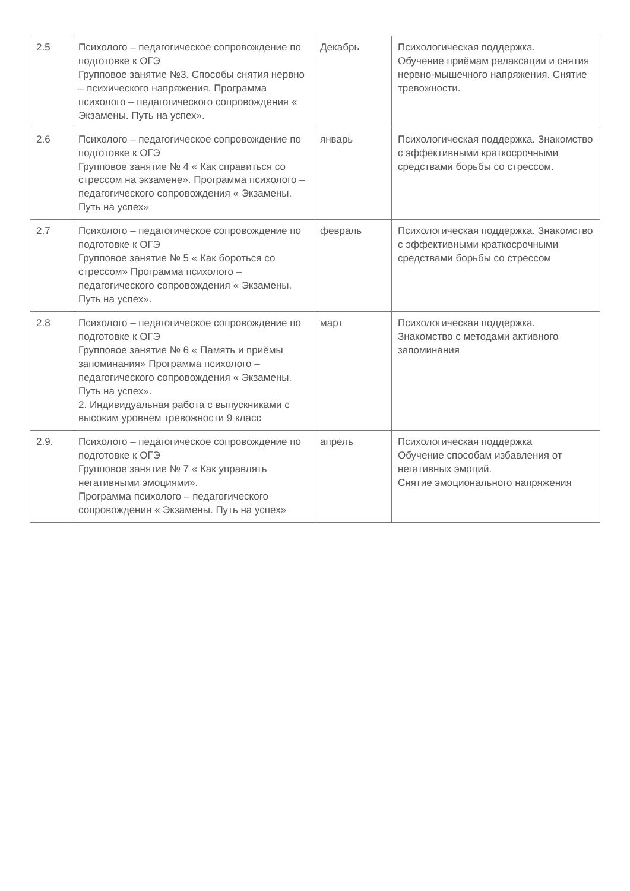| 2.5 | Психолого – педагогическое сопровождение по подготовке к ОГЭ Групповое занятие №3. Способы снятия нервно – психического напряжения. Программа психолого – педагогического сопровождения « Экзамены. Путь на успех». | Декабрь | Психологическая поддержка. Обучение приёмам релаксации и снятия нервно-мышечного напряжения. Снятие тревожности. |
| 2.6 | Психолого – педагогическое сопровождение по подготовке к ОГЭ Групповое занятие № 4 « Как справиться со стрессом на экзамене». Программа психолого – педагогического сопровождения « Экзамены. Путь на успех» | январь | Психологическая поддержка. Знакомство с эффективными краткосрочными средствами борьбы со стрессом. |
| 2.7 | Психолого – педагогическое сопровождение по подготовке к ОГЭ Групповое занятие № 5 « Как бороться со стрессом» Программа психолого – педагогического сопровождения « Экзамены. Путь на успех». | февраль | Психологическая поддержка. Знакомство с эффективными краткосрочными средствами борьбы со стрессом |
| 2.8 | Психолого – педагогическое сопровождение по подготовке к ОГЭ Групповое занятие № 6 « Память и приёмы запоминания» Программа психолого – педагогического сопровождения « Экзамены. Путь на успех». 2. Индивидуальная работа с выпускниками с высоким уровнем тревожности 9 класс | март | Психологическая поддержка. Знакомство с методами активного запоминания |
| 2.9. | Психолого – педагогическое сопровождение по подготовке к ОГЭ Групповое занятие № 7 « Как управлять негативными эмоциями». Программа психолого – педагогического сопровождения « Экзамены. Путь на успех» | апрель | Психологическая поддержка Обучение способам избавления от негативных эмоций. Снятие эмоционального напряжения |